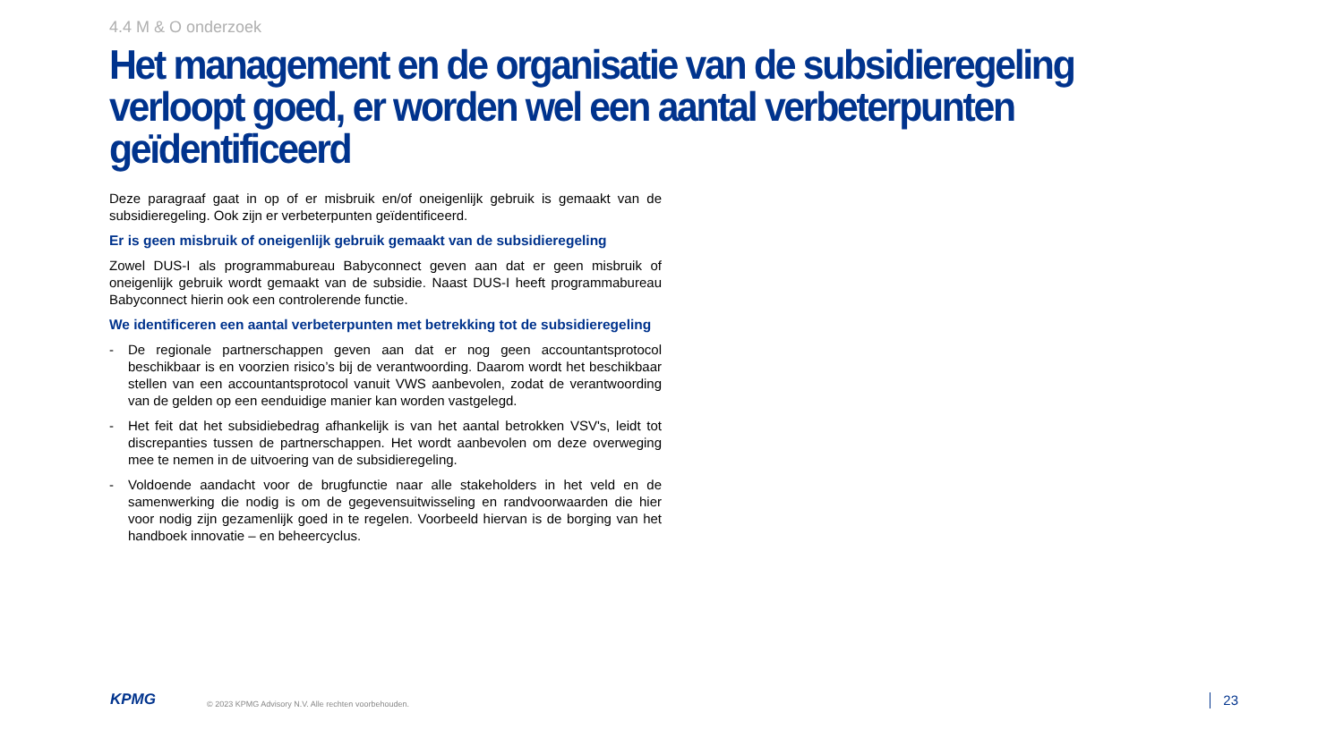4.4 M & O onderzoek
Het management en de organisatie van de subsidieregeling verloopt goed, er worden wel een aantal verbeterpunten geïdentificeerd
Deze paragraaf gaat in op of er misbruik en/of oneigenlijk gebruik is gemaakt van de subsidieregeling. Ook zijn er verbeterpunten geïdentificeerd.
Er is geen misbruik of oneigenlijk gebruik gemaakt van de subsidieregeling
Zowel DUS-I als programmabureau Babyconnect geven aan dat er geen misbruik of oneigenlijk gebruik wordt gemaakt van de subsidie. Naast DUS-I heeft programmabureau Babyconnect hierin ook een controlerende functie.
We identificeren een aantal verbeterpunten met betrekking tot de subsidieregeling
- De regionale partnerschappen geven aan dat er nog geen accountantsprotocol beschikbaar is en voorzien risico’s bij de verantwoording. Daarom wordt het beschikbaar stellen van een accountantsprotocol vanuit VWS aanbevolen, zodat de verantwoording van de gelden op een eenduidige manier kan worden vastgelegd.
- Het feit dat het subsidiebedrag afhankelijk is van het aantal betrokken VSV's, leidt tot discrepanties tussen de partnerschappen. Het wordt aanbevolen om deze overweging mee te nemen in de uitvoering van de subsidieregeling.
- Voldoende aandacht voor de brugfunctie naar alle stakeholders in het veld en de samenwerking die nodig is om de gegevensuitwisseling en randvoorwaarden die hier voor nodig zijn gezamenlijk goed in te regelen. Voorbeeld hiervan is de borging van het handboek innovatie – en beheercyclus.
KPMG
© 2023 KPMG Advisory N.V. Alle rechten voorbehouden.
23